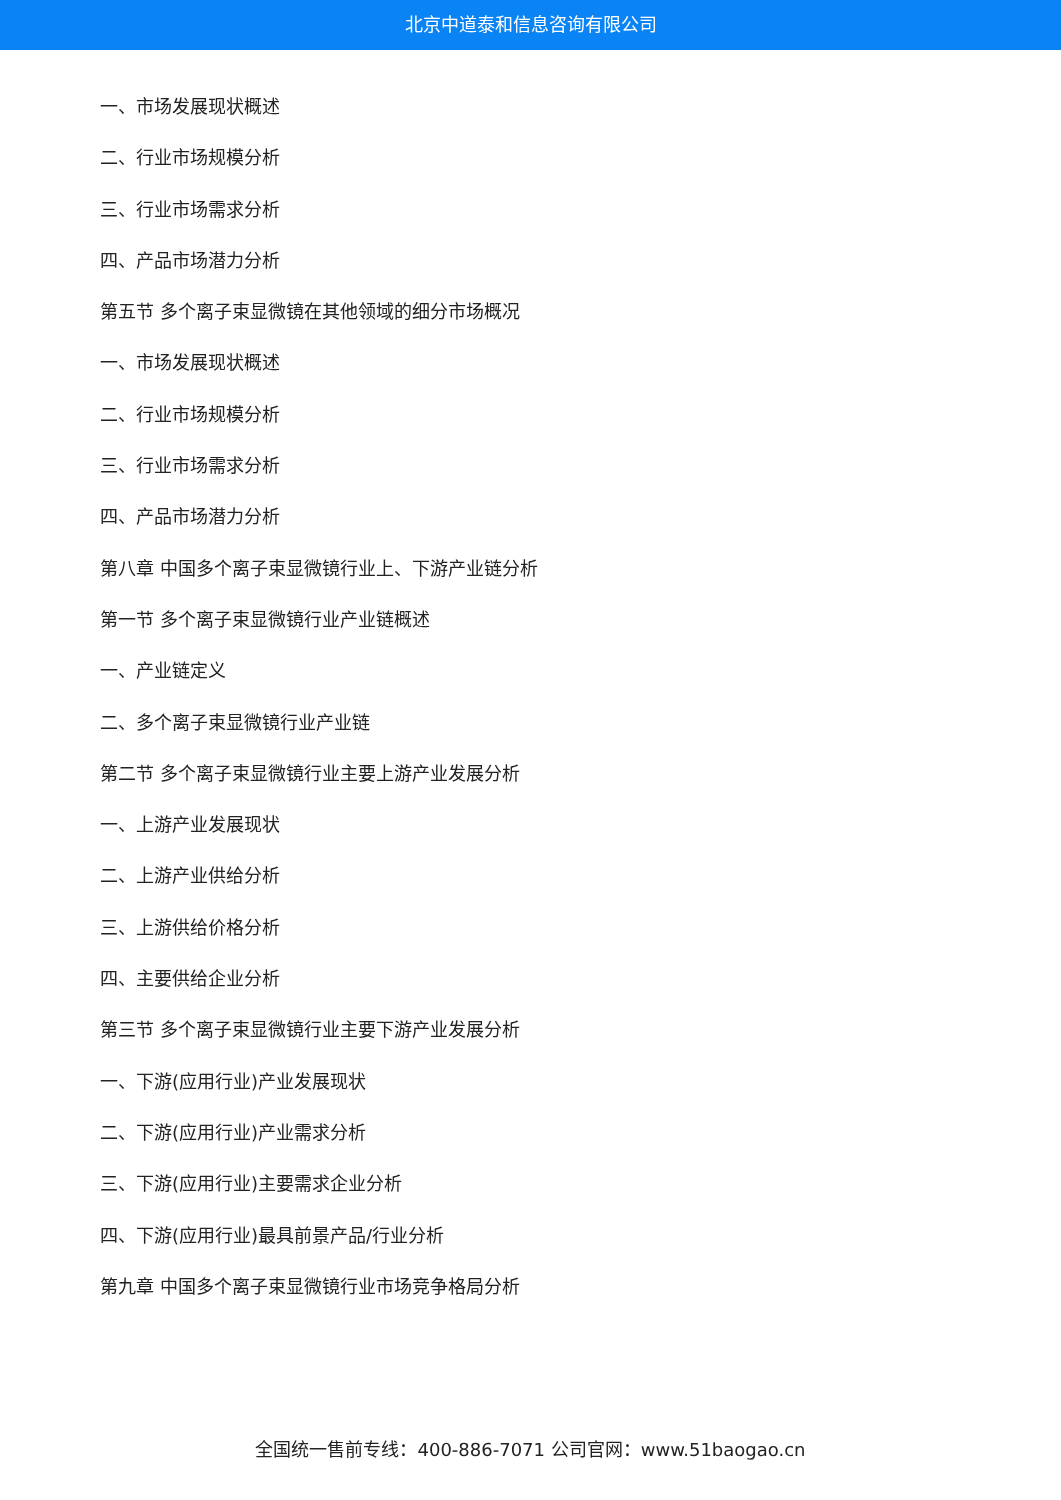北京中道泰和信息咨询有限公司
一、市场发展现状概述
二、行业市场规模分析
三、行业市场需求分析
四、产品市场潜力分析
第五节 多个离子束显微镜在其他领域的细分市场概况
一、市场发展现状概述
二、行业市场规模分析
三、行业市场需求分析
四、产品市场潜力分析
第八章 中国多个离子束显微镜行业上、下游产业链分析
第一节 多个离子束显微镜行业产业链概述
一、产业链定义
二、多个离子束显微镜行业产业链
第二节 多个离子束显微镜行业主要上游产业发展分析
一、上游产业发展现状
二、上游产业供给分析
三、上游供给价格分析
四、主要供给企业分析
第三节 多个离子束显微镜行业主要下游产业发展分析
一、下游(应用行业)产业发展现状
二、下游(应用行业)产业需求分析
三、下游(应用行业)主要需求企业分析
四、下游(应用行业)最具前景产品/行业分析
第九章 中国多个离子束显微镜行业市场竞争格局分析
全国统一售前专线：400-886-7071 公司官网：www.51baogao.cn